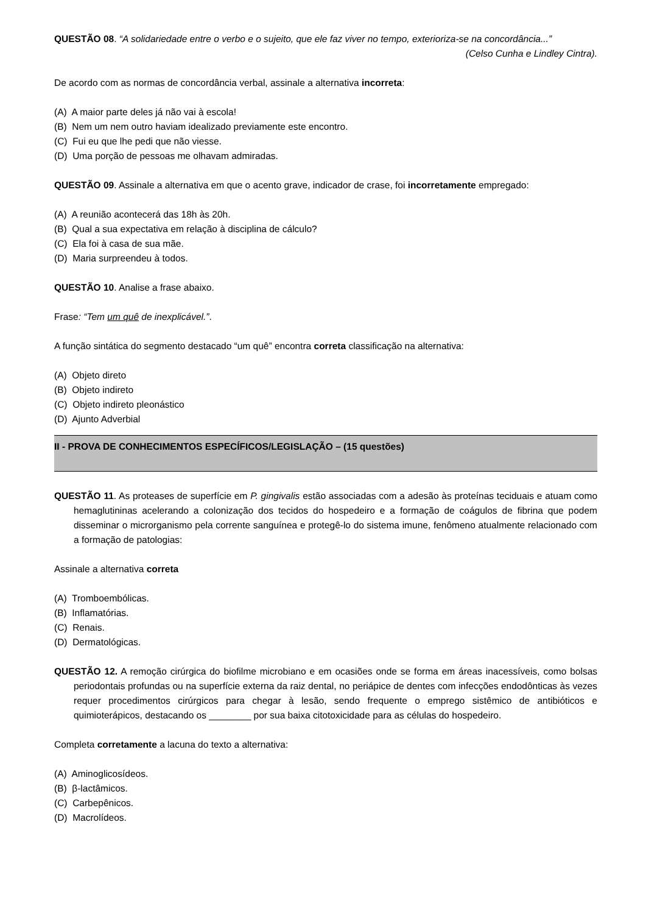QUESTÃO 08. “A solidariedade entre o verbo e o sujeito, que ele faz viver no tempo, exterioriza-se na concordância...”
(Celso Cunha e Lindley Cintra).
De acordo com as normas de concordância verbal, assinale a alternativa incorreta:
(A) A maior parte deles já não vai à escola!
(B) Nem um nem outro haviam idealizado previamente este encontro.
(C) Fui eu que lhe pedi que não viesse.
(D) Uma porção de pessoas me olhavam admiradas.
QUESTÃO 09. Assinale a alternativa em que o acento grave, indicador de crase, foi incorretamente empregado:
(A) A reunião acontecerá das 18h às 20h.
(B) Qual a sua expectativa em relação à disciplina de cálculo?
(C) Ela foi à casa de sua mãe.
(D) Maria surpreendeu à todos.
QUESTÃO 10. Analise a frase abaixo.
Frase: “Tem um quê de inexplicável.”.
A função sintática do segmento destacado “um quê” encontra correta classificação na alternativa:
(A) Objeto direto
(B) Objeto indireto
(C) Objeto indireto pleonástico
(D) Ajunto Adverbial
II - PROVA DE CONHECIMENTOS ESPECÍFICOS/LEGISLAÇÃO – (15 questões)
QUESTÃO 11. As proteases de superfície em P. gingivalis estão associadas com a adesão às proteínas teciduais e atuam como hemaglutininas acelerando a colonização dos tecidos do hospedeiro e a formação de coágulos de fibrina que podem disseminar o microrganismo pela corrente sanguínea e protegê-lo do sistema imune, fenômeno atualmente relacionado com a formação de patologias:
Assinale a alternativa correta
(A) Tromboembólicas.
(B) Inflamatórias.
(C) Renais.
(D) Dermatológicas.
QUESTÃO 12. A remoção cirúrgica do biofilme microbiano e em ocasiões onde se forma em áreas inacessíveis, como bolsas periodontais profundas ou na superfície externa da raiz dental, no periápice de dentes com infecções endodônticas às vezes requer procedimentos cirúrgicos para chegar à lesão, sendo frequente o emprego sistêmico de antibióticos e quimioterápicos, destacando os ________ por sua baixa citotoxicidade para as células do hospedeiro.
Completa corretamente a lacuna do texto a alternativa:
(A) Aminoglicosídeos.
(B) β-lactâmicos.
(C) Carbepênicos.
(D) Macrolídeos.